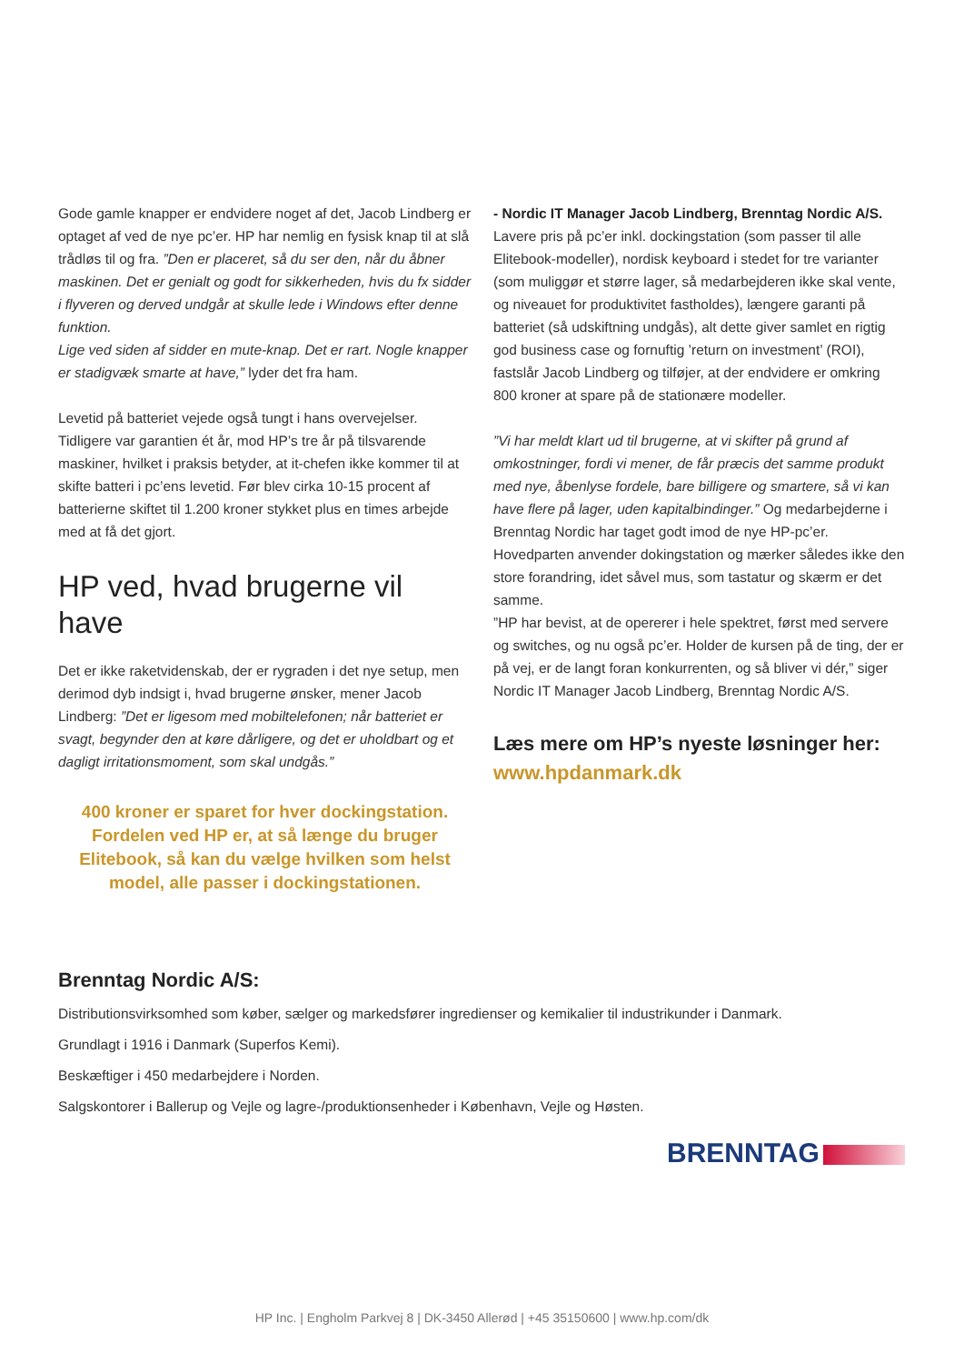Gode gamle knapper er endvidere noget af det, Jacob Lindberg er optaget af ved de nye pc’er. HP har nemlig en fysisk knap til at slå trådløs til og fra. ”Den er placeret, så du ser den, når du åbner maskinen. Det er genialt og godt for sikkerheden, hvis du fx sidder i flyveren og derved undgår at skulle lede i Windows efter denne funktion.
Lige ved siden af sidder en mute-knap. Det er rart. Nogle knapper er stadigvæk smarte at have,” lyder det fra ham.
Levetid på batteriet vejede også tungt i hans overvejelser. Tidligere var garantien ét år, mod HP’s tre år på tilsvarende maskiner, hvilket i praksis betyder, at it-chefen ikke kommer til at skifte batteri i pc’ens levetid. Før blev cirka 10-15 procent af batterierne skiftet til 1.200 kroner stykket plus en times arbejde med at få det gjort.
HP ved, hvad brugerne vil have
Det er ikke raketvidenskab, der er rygraden i det nye setup, men derimod dyb indsigt i, hvad brugerne ønsker, mener Jacob Lindberg: ”Det er ligesom med mobiltelefonen; når batteriet er svagt, begynder den at køre dårligere, og det er uholdbart og et dagligt irritationsmoment, som skal undgås.”
400 kroner er sparet for hver dockingstation. Fordelen ved HP er, at så længe du bruger Elitebook, så kan du vælge hvilken som helst model, alle passer i dockingstationen.
- Nordic IT Manager Jacob Lindberg, Brenntag Nordic A/S.
Lavere pris på pc’er inkl. dockingstation (som passer til alle Elitebook-modeller), nordisk keyboard i stedet for tre varianter (som muliggør et større lager, så medarbejderen ikke skal vente, og niveauet for produktivitet fastholdes), længere garanti på batteriet (så udskiftning undgås), alt dette giver samlet en rigtig god business case og fornuftig ’return on investment’ (ROI), fastslår Jacob Lindberg og tilføjer, at der endvidere er omkring 800 kroner at spare på de stationære modeller.
”Vi har meldt klart ud til brugerne, at vi skifter på grund af omkostninger, fordi vi mener, de får præcis det samme produkt med nye, åbenlyse fordele, bare billigere og smartere, så vi kan have flere på lager, uden kapitalbindinger.” Og medarbejderne i Brenntag Nordic har taget godt imod de nye HP-pc’er. Hovedparten anvender dokingstation og mærker således ikke den store forandring, idet såvel mus, som tastatur og skærm er det samme.
”HP har bevist, at de opererer i hele spektret, først med servere og switches, og nu også pc’er. Holder de kursen på de ting, der er på vej, er de langt foran konkurrenten, og så bliver vi dér,” siger Nordic IT Manager Jacob Lindberg, Brenntag Nordic A/S.
Læs mere om HP’s nyeste løsninger her:
www.hpdanmark.dk
Brenntag Nordic A/S:
Distributionsvirksomhed som køber, sælger og markedsfører ingredienser og kemikalier til industrikunder i Danmark.
Grundlagt i 1916 i Danmark (Superfos Kemi).
Beskæftiger i 450 medarbejdere i Norden.
Salgskontorer i Ballerup og Vejle og lagre-/produktionsenheder i København, Vejle og Høsten.
BRENNTAG
HP Inc. | Engholm Parkvej 8 | DK-3450 Allerød | +45 35150600 | www.hp.com/dk